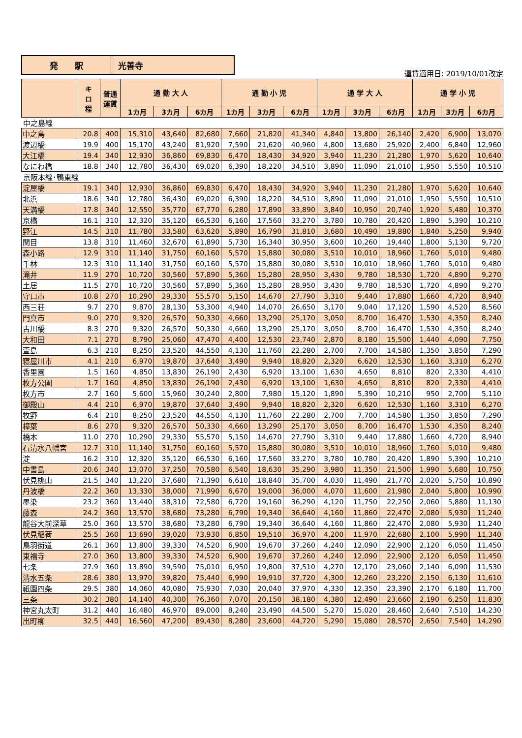発　　駅 光善寺
運賃適用日: 2019/10/01改定
| | キ ロ 程 | 普通 運賃 | 通 勤 大 人 | | | 通 勤 小 児 | | | 通 学 大 人 | | | 通 学 小 児 | | |
| --- | --- | --- | --- | --- | --- | --- | --- | --- | --- | --- | --- | --- | --- | --- |
| | | | 1カ月 | 3カ月 | 6カ月 | 1カ月 | 3カ月 | 6カ月 | 1カ月 | 3カ月 | 6カ月 | 1カ月 | 3カ月 | 6カ月 |
| 中之島線 | | | | | | | | | | | | | | |
| 中之島 | 20.8 | 400 | 15,310 | 43,640 | 82,680 | 7,660 | 21,820 | 41,340 | 4,840 | 13,800 | 26,140 | 2,420 | 6,900 | 13,070 |
| 渡辺橋 | 19.9 | 400 | 15,170 | 43,240 | 81,920 | 7,590 | 21,620 | 40,960 | 4,800 | 13,680 | 25,920 | 2,400 | 6,840 | 12,960 |
| 大江橋 | 19.4 | 340 | 12,930 | 36,860 | 69,830 | 6,470 | 18,430 | 34,920 | 3,940 | 11,230 | 21,280 | 1,970 | 5,620 | 10,640 |
| なにわ橋 | 18.8 | 340 | 12,780 | 36,430 | 69,020 | 6,390 | 18,220 | 34,510 | 3,890 | 11,090 | 21,010 | 1,950 | 5,550 | 10,510 |
| 京阪本線･鴨東線 | | | | | | | | | | | | | | |
| 淀屋橋 | 19.1 | 340 | 12,930 | 36,860 | 69,830 | 6,470 | 18,430 | 34,920 | 3,940 | 11,230 | 21,280 | 1,970 | 5,620 | 10,640 |
| 北浜 | 18.6 | 340 | 12,780 | 36,430 | 69,020 | 6,390 | 18,220 | 34,510 | 3,890 | 11,090 | 21,010 | 1,950 | 5,550 | 10,510 |
| 天満橋 | 17.8 | 340 | 12,550 | 35,770 | 67,770 | 6,280 | 17,890 | 33,890 | 3,840 | 10,950 | 20,740 | 1,920 | 5,480 | 10,370 |
| 京橋 | 16.1 | 310 | 12,320 | 35,120 | 66,530 | 6,160 | 17,560 | 33,270 | 3,780 | 10,780 | 20,420 | 1,890 | 5,390 | 10,210 |
| 野江 | 14.5 | 310 | 11,780 | 33,580 | 63,620 | 5,890 | 16,790 | 31,810 | 3,680 | 10,490 | 19,880 | 1,840 | 5,250 | 9,940 |
| 関目 | 13.8 | 310 | 11,460 | 32,670 | 61,890 | 5,730 | 16,340 | 30,950 | 3,600 | 10,260 | 19,440 | 1,800 | 5,130 | 9,720 |
| 森小路 | 12.9 | 310 | 11,140 | 31,750 | 60,160 | 5,570 | 15,880 | 30,080 | 3,510 | 10,010 | 18,960 | 1,760 | 5,010 | 9,480 |
| 千林 | 12.3 | 310 | 11,140 | 31,750 | 60,160 | 5,570 | 15,880 | 30,080 | 3,510 | 10,010 | 18,960 | 1,760 | 5,010 | 9,480 |
| 滝井 | 11.9 | 270 | 10,720 | 30,560 | 57,890 | 5,360 | 15,280 | 28,950 | 3,430 | 9,780 | 18,530 | 1,720 | 4,890 | 9,270 |
| 土居 | 11.5 | 270 | 10,720 | 30,560 | 57,890 | 5,360 | 15,280 | 28,950 | 3,430 | 9,780 | 18,530 | 1,720 | 4,890 | 9,270 |
| 守口市 | 10.8 | 270 | 10,290 | 29,330 | 55,570 | 5,150 | 14,670 | 27,790 | 3,310 | 9,440 | 17,880 | 1,660 | 4,720 | 8,940 |
| 西三荘 | 9.7 | 270 | 9,870 | 28,130 | 53,300 | 4,940 | 14,070 | 26,650 | 3,170 | 9,040 | 17,120 | 1,590 | 4,520 | 8,560 |
| 門真市 | 9.0 | 270 | 9,320 | 26,570 | 50,330 | 4,660 | 13,290 | 25,170 | 3,050 | 8,700 | 16,470 | 1,530 | 4,350 | 8,240 |
| 古川橋 | 8.3 | 270 | 9,320 | 26,570 | 50,330 | 4,660 | 13,290 | 25,170 | 3,050 | 8,700 | 16,470 | 1,530 | 4,350 | 8,240 |
| 大和田 | 7.1 | 270 | 8,790 | 25,060 | 47,470 | 4,400 | 12,530 | 23,740 | 2,870 | 8,180 | 15,500 | 1,440 | 4,090 | 7,750 |
| 萱島 | 6.3 | 210 | 8,250 | 23,520 | 44,550 | 4,130 | 11,760 | 22,280 | 2,700 | 7,700 | 14,580 | 1,350 | 3,850 | 7,290 |
| 寝屋川市 | 4.1 | 210 | 6,970 | 19,870 | 37,640 | 3,490 | 9,940 | 18,820 | 2,320 | 6,620 | 12,530 | 1,160 | 3,310 | 6,270 |
| 香里園 | 1.5 | 160 | 4,850 | 13,830 | 26,190 | 2,430 | 6,920 | 13,100 | 1,630 | 4,650 | 8,810 | 820 | 2,330 | 4,410 |
| 枚方公園 | 1.7 | 160 | 4,850 | 13,830 | 26,190 | 2,430 | 6,920 | 13,100 | 1,630 | 4,650 | 8,810 | 820 | 2,330 | 4,410 |
| 枚方市 | 2.7 | 160 | 5,600 | 15,960 | 30,240 | 2,800 | 7,980 | 15,120 | 1,890 | 5,390 | 10,210 | 950 | 2,700 | 5,110 |
| 御殿山 | 4.4 | 210 | 6,970 | 19,870 | 37,640 | 3,490 | 9,940 | 18,820 | 2,320 | 6,620 | 12,530 | 1,160 | 3,310 | 6,270 |
| 牧野 | 6.4 | 210 | 8,250 | 23,520 | 44,550 | 4,130 | 11,760 | 22,280 | 2,700 | 7,700 | 14,580 | 1,350 | 3,850 | 7,290 |
| 樟葉 | 8.6 | 270 | 9,320 | 26,570 | 50,330 | 4,660 | 13,290 | 25,170 | 3,050 | 8,700 | 16,470 | 1,530 | 4,350 | 8,240 |
| 橋本 | 11.0 | 270 | 10,290 | 29,330 | 55,570 | 5,150 | 14,670 | 27,790 | 3,310 | 9,440 | 17,880 | 1,660 | 4,720 | 8,940 |
| 石清水八幡宮 | 12.7 | 310 | 11,140 | 31,750 | 60,160 | 5,570 | 15,880 | 30,080 | 3,510 | 10,010 | 18,960 | 1,760 | 5,010 | 9,480 |
| 淀 | 16.2 | 310 | 12,320 | 35,120 | 66,530 | 6,160 | 17,560 | 33,270 | 3,780 | 10,780 | 20,420 | 1,890 | 5,390 | 10,210 |
| 中書島 | 20.6 | 340 | 13,070 | 37,250 | 70,580 | 6,540 | 18,630 | 35,290 | 3,980 | 11,350 | 21,500 | 1,990 | 5,680 | 10,750 |
| 伏見桃山 | 21.5 | 340 | 13,220 | 37,680 | 71,390 | 6,610 | 18,840 | 35,700 | 4,030 | 11,490 | 21,770 | 2,020 | 5,750 | 10,890 |
| 丹波橋 | 22.2 | 360 | 13,330 | 38,000 | 71,990 | 6,670 | 19,000 | 36,000 | 4,070 | 11,600 | 21,980 | 2,040 | 5,800 | 10,990 |
| 墨染 | 23.2 | 360 | 13,440 | 38,310 | 72,580 | 6,720 | 19,160 | 36,290 | 4,120 | 11,750 | 22,250 | 2,060 | 5,880 | 11,130 |
| 藤森 | 24.2 | 360 | 13,570 | 38,680 | 73,280 | 6,790 | 19,340 | 36,640 | 4,160 | 11,860 | 22,470 | 2,080 | 5,930 | 11,240 |
| 龍谷大前深草 | 25.0 | 360 | 13,570 | 38,680 | 73,280 | 6,790 | 19,340 | 36,640 | 4,160 | 11,860 | 22,470 | 2,080 | 5,930 | 11,240 |
| 伏見稲荷 | 25.5 | 360 | 13,690 | 39,020 | 73,930 | 6,850 | 19,510 | 36,970 | 4,200 | 11,970 | 22,680 | 2,100 | 5,990 | 11,340 |
| 鳥羽街道 | 26.1 | 360 | 13,800 | 39,330 | 74,520 | 6,900 | 19,670 | 37,260 | 4,240 | 12,090 | 22,900 | 2,120 | 6,050 | 11,450 |
| 東福寺 | 27.0 | 360 | 13,800 | 39,330 | 74,520 | 6,900 | 19,670 | 37,260 | 4,240 | 12,090 | 22,900 | 2,120 | 6,050 | 11,450 |
| 七条 | 27.9 | 360 | 13,890 | 39,590 | 75,010 | 6,950 | 19,800 | 37,510 | 4,270 | 12,170 | 23,060 | 2,140 | 6,090 | 11,530 |
| 清水五条 | 28.6 | 380 | 13,970 | 39,820 | 75,440 | 6,990 | 19,910 | 37,720 | 4,300 | 12,260 | 23,220 | 2,150 | 6,130 | 11,610 |
| 祇園四条 | 29.5 | 380 | 14,060 | 40,080 | 75,930 | 7,030 | 20,040 | 37,970 | 4,330 | 12,350 | 23,390 | 2,170 | 6,180 | 11,700 |
| 三条 | 30.2 | 380 | 14,140 | 40,300 | 76,360 | 7,070 | 20,150 | 38,180 | 4,380 | 12,490 | 23,660 | 2,190 | 6,250 | 11,830 |
| 神宮丸太町 | 31.2 | 440 | 16,480 | 46,970 | 89,000 | 8,240 | 23,490 | 44,500 | 5,270 | 15,020 | 28,460 | 2,640 | 7,510 | 14,230 |
| 出町柳 | 32.5 | 440 | 16,560 | 47,200 | 89,430 | 8,280 | 23,600 | 44,720 | 5,290 | 15,080 | 28,570 | 2,650 | 7,540 | 14,290 |